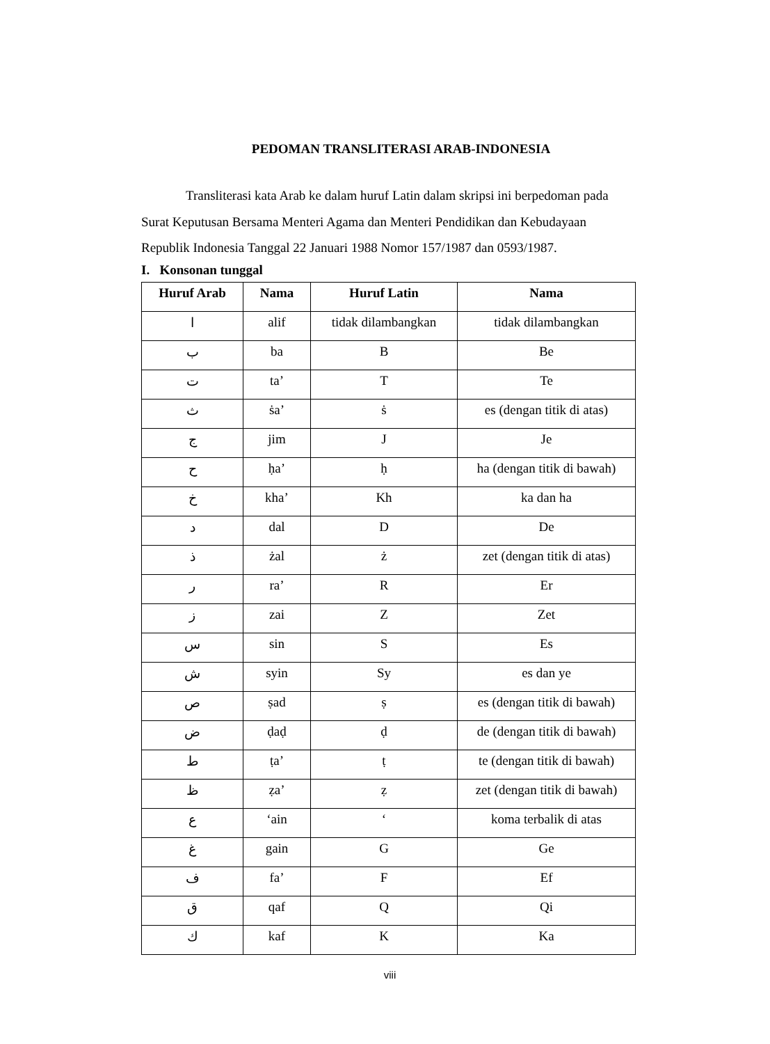PEDOMAN TRANSLITERASI ARAB-INDONESIA
Transliterasi kata Arab ke dalam huruf Latin dalam skripsi ini berpedoman pada Surat Keputusan Bersama Menteri Agama dan Menteri Pendidikan dan Kebudayaan Republik Indonesia Tanggal 22 Januari 1988 Nomor 157/1987 dan 0593/1987.
I. Konsonan tunggal
| Huruf Arab | Nama | Huruf Latin | Nama |
| --- | --- | --- | --- |
| ا | alif | tidak dilambangkan | tidak dilambangkan |
| ب | ba | B | Be |
| ت | ta’ | T | Te |
| ث | ṡa’ | ṡ | es (dengan titik di atas) |
| ج | jim | J | Je |
| ح | ḥa’ | ḥ | ha (dengan titik di bawah) |
| خ | kha’ | Kh | ka dan ha |
| د | dal | D | De |
| ذ | żal | ż | zet (dengan titik di atas) |
| ر | ra’ | R | Er |
| ز | zai | Z | Zet |
| س | sin | S | Es |
| ش | syin | Sy | es dan ye |
| ص | ṣad | ṣ | es (dengan titik di bawah) |
| ض | ḍaḍ | ḍ | de (dengan titik di bawah) |
| ط | ṭa’ | ṭ | te (dengan titik di bawah) |
| ظ | ẓa’ | ẓ | zet (dengan titik di bawah) |
| ع | ‘ain | ‘ | koma terbalik di atas |
| غ | gain | G | Ge |
| ف | fa’ | F | Ef |
| ق | qaf | Q | Qi |
| ك | kaf | K | Ka |
viii